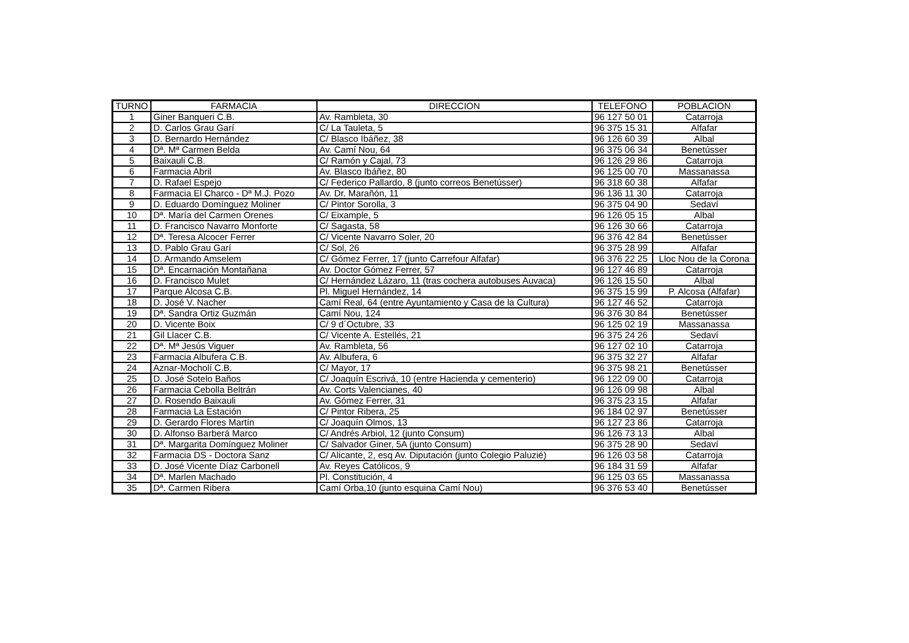| TURNO | FARMACIA | DIRECCION | TELEFONO | POBLACION |
| --- | --- | --- | --- | --- |
| 1 | Giner Banqueri C.B. | Av. Rambleta, 30 | 96 127 50 01 | Catarroja |
| 2 | D. Carlos Grau Garí | C/ La Tauleta, 5 | 96 375 15 31 | Alfafar |
| 3 | D. Bernardo Hernández | C/ Blasco Ibáñez, 38 | 96 126 60 39 | Albal |
| 4 | Dª. Mª Carmen Belda | Av. Camí Nou, 64 | 96 375 06 34 | Benetússer |
| 5 | Baixauli C.B. | C/ Ramón y Cajal, 73 | 96 126 29 86 | Catarroja |
| 6 | Farmacia Abril | Av. Blasco Ibáñez, 80 | 96 125 00 70 | Massanassa |
| 7 | D. Rafael Espejo | C/ Federico Pallardo, 8 (junto correos Benetússer) | 96 318 60 38 | Alfafar |
| 8 | Farmacia El Charco - Dª M.J. Pozo | Av. Dr. Marañón, 11 | 96 136 11 30 | Catarroja |
| 9 | D. Eduardo Domínguez Moliner | C/ Pintor Sorolla, 3 | 96 375 04 90 | Sedaví |
| 10 | Dª. María del Carmen Orenes | C/ Eixample, 5 | 96 126 05 15 | Albal |
| 11 | D. Francisco Navarro Monforte | C/ Sagasta, 58 | 96 126 30 66 | Catarroja |
| 12 | Dª. Teresa Alcocer Ferrer | C/ Vicente Navarro Soler, 20 | 96 376 42 84 | Benetússer |
| 13 | D. Pablo Grau Garí | C/ Sol, 26 | 96 375 28 99 | Alfafar |
| 14 | D. Armando Amselem | C/ Gómez Ferrer, 17 (junto Carrefour Alfafar) | 96 376 22 25 | Lloc Nou de la Corona |
| 15 | Dª. Encarnación Montañana | Av. Doctor Gómez Ferrer, 57 | 96 127 46 89 | Catarroja |
| 16 | D. Francisco Mulet | C/ Hernández Lázaro, 11 (tras cochera autobuses Auvaca) | 96 126 15 50 | Albal |
| 17 | Parque Alcosa C.B. | Pl. Miguel Hernández, 14 | 96 375 15 99 | P. Alcosa (Alfafar) |
| 18 | D. José V. Nacher | Camí Real, 64 (entre Ayuntamiento y Casa de la Cultura) | 96 127 46 52 | Catarroja |
| 19 | Dª. Sandra Ortiz Guzmán | Camí Nou, 124 | 96 376 30 84 | Benetússer |
| 20 | D. Vicente Boix | C/ 9 d´Octubre, 33 | 96 125 02 19 | Massanassa |
| 21 | Gil Llacer C.B. | C/ Vicente A. Estellés, 21 | 96 375 24 26 | Sedaví |
| 22 | Dª. Mª Jesús Viguer | Av. Rambleta, 56 | 96 127 02 10 | Catarroja |
| 23 | Farmacia Albufera C.B. | Av. Albufera, 6 | 96 375 32 27 | Alfafar |
| 24 | Aznar-Mocholí C.B. | C/ Mayor, 17 | 96 375 98 21 | Benetússer |
| 25 | D. José Sotelo Baños | C/ Joaquín Escrivá, 10 (entre Hacienda y cementerio) | 96 122 09 00 | Catarroja |
| 26 | Farmacia Cebolla Beltrán | Av. Corts Valencianes, 40 | 96 126 09 98 | Albal |
| 27 | D. Rosendo Baixauli | Av. Gómez Ferrer, 31 | 96 375 23 15 | Alfafar |
| 28 | Farmacia La Estación | C/ Pintor Ribera, 25 | 96 184 02 97 | Benetússer |
| 29 | D. Gerardo Flores Martín | C/ Joaquín Olmos, 13 | 96 127 23 86 | Catarroja |
| 30 | D. Alfonso Barberá Marco | C/ Andrés Arbiol, 12 (junto Consum) | 96 126 73 13 | Albal |
| 31 | Dª. Margarita Domínguez Moliner | C/ Salvador Giner, 5A (junto Consum) | 96 375 28 90 | Sedaví |
| 32 | Farmacia DS - Doctora Sanz | C/ Alicante, 2, esq Av. Diputación (junto Colegio Paluzié) | 96 126 03 58 | Catarroja |
| 33 | D. José Vicente Díaz Carbonell | Av. Reyes Católicos, 9 | 96 184 31 59 | Alfafar |
| 34 | Dª. Marlen Machado | Pl. Constitución, 4 | 96 125 03 65 | Massanassa |
| 35 | Dª. Carmen Ribera | Camí Orba,10 (junto esquina Camí Nou) | 96 376 53 40 | Benetússer |